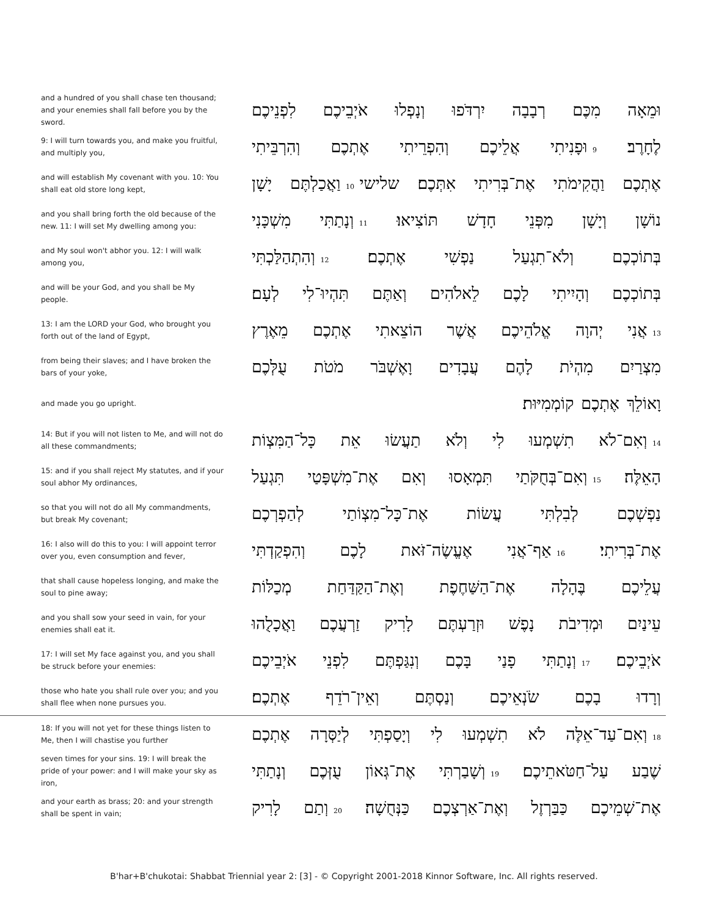and a hundred of you shall chase ten thousand; and your enemies shall fall before you by the sword.
וּמֵאָה מִכֶּם רְבָבָה יִרְדֹּפוּ וְנָפְלוּ אֹיְבֵיכֶם לִפְנֵיכֶם
9: I will turn towards you, and make you fruitful, and multiply you,
לֶחָרֶב׃ 9 וּפָנִיתִי אֲלֵיכֶם וְהִפְרֵיתִי אֶתְכֶם וְהִרְבֵּיתִי
and will establish My covenant with you. 10: You shall eat old store long kept,
אֶתְכֶם וַהֲקִימֹתִי אֶת־בְּרִיתִי אִתְּכֶם׃ שלישי 10 וַאֲכַלְתֶּם יָשָׁן
and you shall bring forth the old because of the new. 11: I will set My dwelling among you:
נוֹשָׁן וְיָשָׁן מִפְּנֵי חָדָשׁ תּוֹצִיאוּ׃ 11 וְנָתַתִּי מִשְׁכָּנִי
and My soul won't abhor you. 12: I will walk among you,
בְּתוֹכְכֶם וְלֹא־תִגְעַל נַפְשִׁי אֶתְכֶם׃ 12 וְהִתְהַלַּכְתִּי
and will be your God, and you shall be My people.
בְּתוֹכְכֶם וְהָיִיתִי לָכֶם לֵאלֹהִים וְאַתֶּם תִּהְיוּ־לִי לְעָם׃
13: I am the LORD your God, who brought you forth out of the land of Egypt,
13 אֲנִי יְהוָה אֱלֹהֵיכֶם אֲשֶׁר הוֹצֵאתִי אֶתְכֶם מֵאֶרֶץ
from being their slaves; and I have broken the bars of your yoke,
מִצְרַיִם מִהְיֹת לָהֶם עֲבָדִים וָאֶשְׁבֹּר מֹטֹת עֻלְּכֶם
and made you go upright.
וָאוֹלֵךְ אֶתְכֶם קוֹמְמִיּוּת׃
14: But if you will not listen to Me, and will not do all these commandments;
14 וְאִם־לֹא תִשְׁמְעוּ לִי וְלֹא תַעֲשׂוּ אֵת כָּל־הַמִּצְוֹת
15: and if you shall reject My statutes, and if your soul abhor My ordinances,
הָאֵלֶּה׃ 15 וְאִם־בְּחֻקֹּתַי תִּמְאָסוּ וְאִם אֶת־מִשְׁפָּטַי תִּגְעַל
so that you will not do all My commandments, but break My covenant;
נַפְשְׁכֶם לְבִלְתִּי עֲשׂוֹת אֶת־כָּל־מִצְוֹתַי לְהַפְרְכֶם
16: I also will do this to you: I will appoint terror over you, even consumption and fever,
אֶת־בְּרִיתִי׃ 16 אַף־אֲנִי אֶעֱשֶׂה־זֹּאת לָכֶם וְהִפְקַדְתִּי
that shall cause hopeless longing, and make the soul to pine away;
עֲלֵיכֶם בֶּהָלָה אֶת־הַשַּׁחֶפֶת וְאֶת־הַקַּדַּחַת מְכַלּוֹת
and you shall sow your seed in vain, for your enemies shall eat it.
עֵינַיִם וּמְדִיבֹת נָפֶשׁ וּזְרַעְתֶּם לָרִיק זַרְעֲכֶם וַאֲכָלֻהוּ
17: I will set My face against you, and you shall be struck before your enemies:
אֹיְבֵיכֶם׃ 17 וְנָתַתִּי פָנַי בָּכֶם וְנִגַּפְתֶּם לִפְנֵי אֹיְבֵיכֶם
those who hate you shall rule over you; and you shall flee when none pursues you.
וְרָדוּ בָכֶם שֹׂנְאֵיכֶם וְנַסְתֶּם וְאֵין־רֹדֵף אֶתְכֶם׃
18: If you will not yet for these things listen to Me, then I will chastise you further
18 וְאִם־עַד־אֵלֶּה לֹא תִשְׁמְעוּ לִי וְיָסַפְתִּי לְיַסְּרָה אֶתְכֶם
seven times for your sins. 19: I will break the pride of your power: and I will make your sky as iron,
שֶׁבַע עַל־חַטֹּאתֵיכֶם׃ 19 וְשָׁבַרְתִּי אֶת־גְּאוֹן עֻזְּכֶם וְנָתַתִּי
and your earth as brass; 20: and your strength shall be spent in vain;
אֶת־שְׁמֵיכֶם כַּבַּרְזֶל וְאֶת־אַרְצְכֶם כַּנְּחֻשָׁה׃ 20 וְתַם לָרִיק
B'har+B'chukotai: Shabbat Triennial year 2: [3] - © Copyright 2001-2018 Kinnor Software, Inc. All rights reserved.